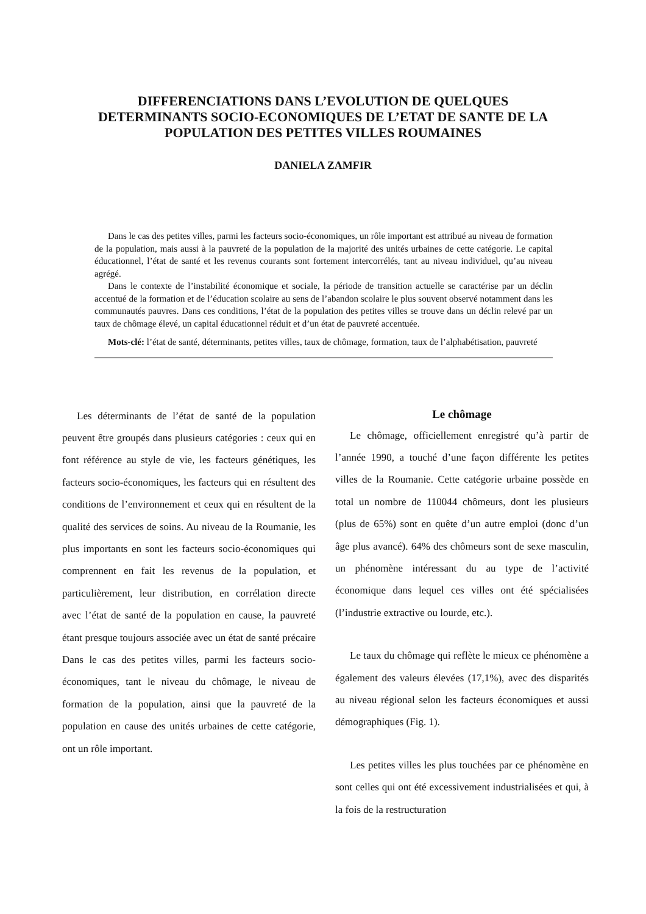DIFFERENCIATIONS DANS L’EVOLUTION DE QUELQUES
DETERMINANTS SOCIO-ECONOMIQUES DE L’ETAT DE SANTE DE LA
POPULATION DES PETITES VILLES ROUMAINES
DANIELA ZAMFIR
Dans le cas des petites villes, parmi les facteurs socio-économiques, un rôle important est attribué au niveau de formation de la population, mais aussi à la pauvreté de la population de la majorité des unités urbaines de cette catégorie. Le capital éducationnel, l’état de santé et les revenus courants sont fortement intercorrélés, tant au niveau individuel, qu’au niveau agrégé.
Dans le contexte de l’instabilité économique et sociale, la période de transition actuelle se caractérise par un déclin accentué de la formation et de l’éducation scolaire au sens de l’abandon scolaire le plus souvent observé notamment dans les communautés pauvres. Dans ces conditions, l’état de la population des petites villes se trouve dans un déclin relevé par un taux de chômage élevé, un capital éducationnel réduit et d’un état de pauvreté accentuée.
Mots-clé: l’état de santé, déterminants, petites villes, taux de chômage, formation, taux de l’alphabétisation, pauvreté
Les déterminants de l’état de santé de la population peuvent être groupés dans plusieurs catégories : ceux qui en font référence au style de vie, les facteurs génétiques, les facteurs socio-économiques, les facteurs qui en résultent des conditions de l’environnement et ceux qui en résultent de la qualité des services de soins. Au niveau de la Roumanie, les plus importants en sont les facteurs socio-économiques qui comprennent en fait les revenus de la population, et particulièrement, leur distribution, en corrélation directe avec l’état de santé de la population en cause, la pauvreté étant presque toujours associée avec un état de santé précaire Dans le cas des petites villes, parmi les facteurs socio-économiques, tant le niveau du chômage, le niveau de formation de la population, ainsi que la pauvreté de la population en cause des unités urbaines de cette catégorie, ont un rôle important.
Le chômage
Le chômage, officiellement enregistré qu’à partir de l’année 1990, a touché d’une façon différente les petites villes de la Roumanie. Cette catégorie urbaine possède en total un nombre de 110044 chômeurs, dont les plusieurs (plus de 65%) sont en quête d’un autre emploi (donc d’un âge plus avancé). 64% des chômeurs sont de sexe masculin, un phénomène intéressant du au type de l’activité économique dans lequel ces villes ont été spécialisées (l’industrie extractive ou lourde, etc.).
Le taux du chômage qui reflète le mieux ce phénomène a également des valeurs élevées (17,1%), avec des disparités au niveau régional selon les facteurs économiques et aussi démographiques (Fig. 1).
Les petites villes les plus touchées par ce phénomène en sont celles qui ont été excessivement industrialisées et qui, à la fois de la restructuration